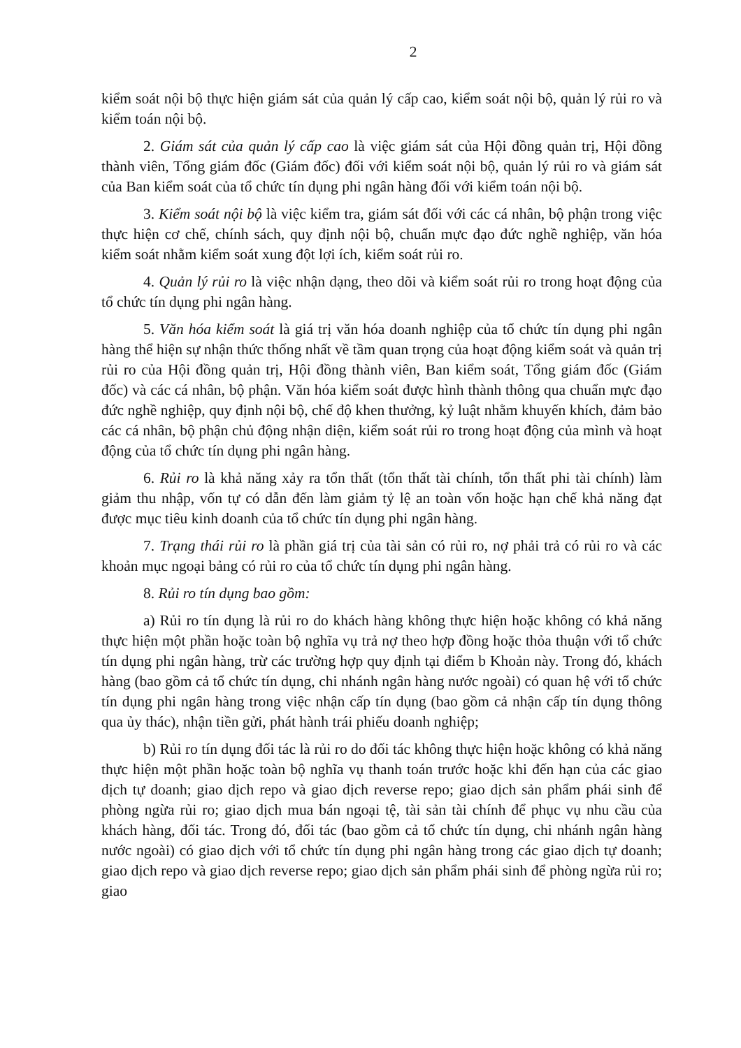2
kiểm soát nội bộ thực hiện giám sát của quản lý cấp cao, kiểm soát nội bộ, quản lý rủi ro và kiểm toán nội bộ.
2. Giám sát của quản lý cấp cao là việc giám sát của Hội đồng quản trị, Hội đồng thành viên, Tổng giám đốc (Giám đốc) đối với kiểm soát nội bộ, quản lý rủi ro và giám sát của Ban kiểm soát của tổ chức tín dụng phi ngân hàng đối với kiểm toán nội bộ.
3. Kiểm soát nội bộ là việc kiểm tra, giám sát đối với các cá nhân, bộ phận trong việc thực hiện cơ chế, chính sách, quy định nội bộ, chuẩn mực đạo đức nghề nghiệp, văn hóa kiểm soát nhằm kiểm soát xung đột lợi ích, kiểm soát rủi ro.
4. Quản lý rủi ro là việc nhận dạng, theo dõi và kiểm soát rủi ro trong hoạt động của tổ chức tín dụng phi ngân hàng.
5. Văn hóa kiểm soát là giá trị văn hóa doanh nghiệp của tổ chức tín dụng phi ngân hàng thể hiện sự nhận thức thống nhất về tầm quan trọng của hoạt động kiểm soát và quản trị rủi ro của Hội đồng quản trị, Hội đồng thành viên, Ban kiểm soát, Tổng giám đốc (Giám đốc) và các cá nhân, bộ phận. Văn hóa kiểm soát được hình thành thông qua chuẩn mực đạo đức nghề nghiệp, quy định nội bộ, chế độ khen thưởng, kỷ luật nhằm khuyến khích, đảm bảo các cá nhân, bộ phận chủ động nhận diện, kiểm soát rủi ro trong hoạt động của mình và hoạt động của tổ chức tín dụng phi ngân hàng.
6. Rủi ro là khả năng xảy ra tổn thất (tổn thất tài chính, tổn thất phi tài chính) làm giảm thu nhập, vốn tự có dẫn đến làm giảm tỷ lệ an toàn vốn hoặc hạn chế khả năng đạt được mục tiêu kinh doanh của tổ chức tín dụng phi ngân hàng.
7. Trạng thái rủi ro là phần giá trị của tài sản có rủi ro, nợ phải trả có rủi ro và các khoản mục ngoại bảng có rủi ro của tổ chức tín dụng phi ngân hàng.
8. Rủi ro tín dụng bao gồm:
a) Rủi ro tín dụng là rủi ro do khách hàng không thực hiện hoặc không có khả năng thực hiện một phần hoặc toàn bộ nghĩa vụ trả nợ theo hợp đồng hoặc thỏa thuận với tổ chức tín dụng phi ngân hàng, trừ các trường hợp quy định tại điểm b Khoản này. Trong đó, khách hàng (bao gồm cả tổ chức tín dụng, chi nhánh ngân hàng nước ngoài) có quan hệ với tổ chức tín dụng phi ngân hàng trong việc nhận cấp tín dụng (bao gồm cả nhận cấp tín dụng thông qua ủy thác), nhận tiền gửi, phát hành trái phiếu doanh nghiệp;
b) Rủi ro tín dụng đối tác là rủi ro do đối tác không thực hiện hoặc không có khả năng thực hiện một phần hoặc toàn bộ nghĩa vụ thanh toán trước hoặc khi đến hạn của các giao dịch tự doanh; giao dịch repo và giao dịch reverse repo; giao dịch sản phẩm phái sinh để phòng ngừa rủi ro; giao dịch mua bán ngoại tệ, tài sản tài chính để phục vụ nhu cầu của khách hàng, đối tác. Trong đó, đối tác (bao gồm cả tổ chức tín dụng, chi nhánh ngân hàng nước ngoài) có giao dịch với tổ chức tín dụng phi ngân hàng trong các giao dịch tự doanh; giao dịch repo và giao dịch reverse repo; giao dịch sản phẩm phái sinh để phòng ngừa rủi ro; giao